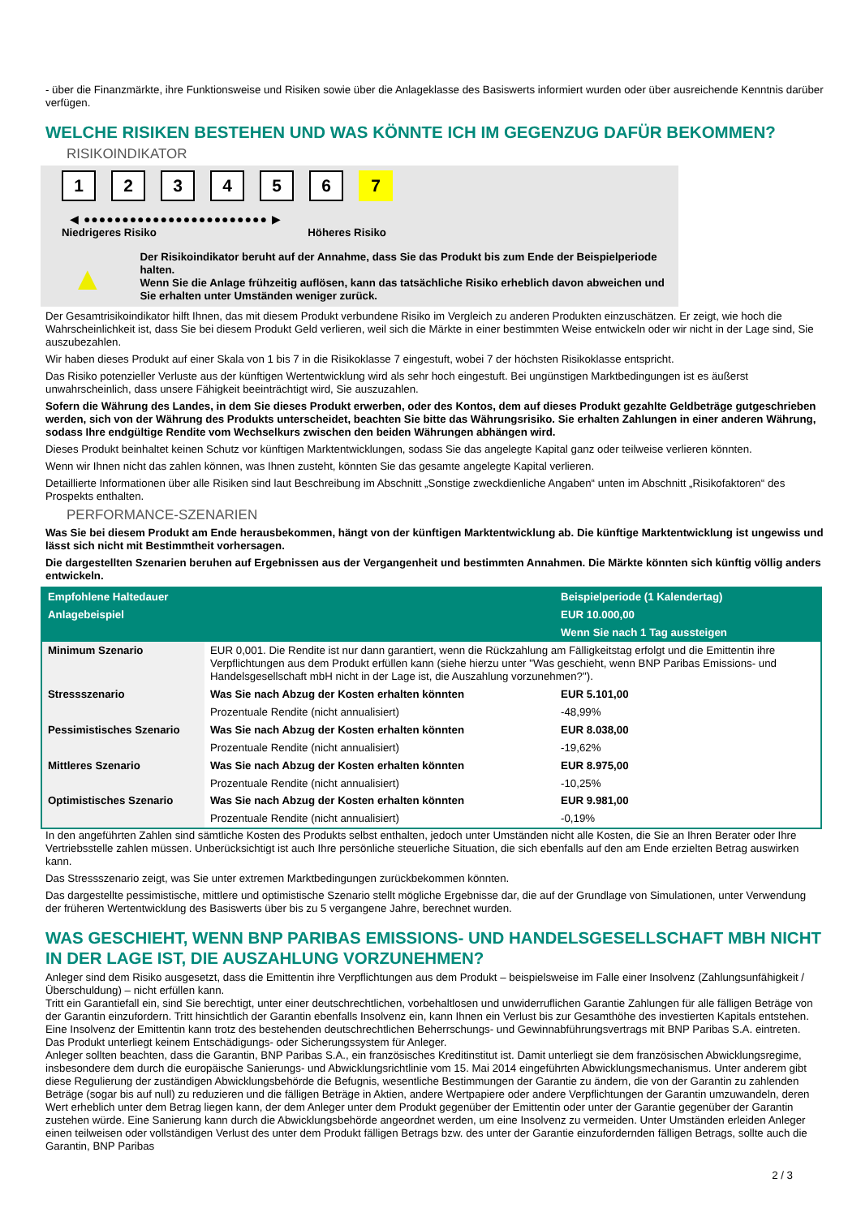- über die Finanzmärkte, ihre Funktionsweise und Risiken sowie über die Anlageklasse des Basiswerts informiert wurden oder über ausreichende Kenntnis darüber verfügen.
WELCHE RISIKEN BESTEHEN UND WAS KÖNNTE ICH IM GEGENZUG DAFÜR BEKOMMEN?
RISIKOINDIKATOR
123456 7
◀ ●●●●●●●●●●●●●●●●●●●●●●●● ▶
Niedrigeres Risiko Höheres Risiko
▲
Der Risikoindikator beruht auf der Annahme, dass Sie das Produkt bis zum Ende der Beispielperiode halten.
Wenn Sie die Anlage frühzeitig auflösen, kann das tatsächliche Risiko erheblich davon abweichen und Sie erhalten unter Umständen weniger zurück.
Der Gesamtrisikoindikator hilft Ihnen, das mit diesem Produkt verbundene Risiko im Vergleich zu anderen Produkten einzuschätzen. Er zeigt, wie hoch die Wahrscheinlichkeit ist, dass Sie bei diesem Produkt Geld verlieren, weil sich die Märkte in einer bestimmten Weise entwickeln oder wir nicht in der Lage sind, Sie auszubezahlen.
Wir haben dieses Produkt auf einer Skala von 1 bis 7 in die Risikoklasse 7 eingestuft, wobei 7 der höchsten Risikoklasse entspricht.
Das Risiko potenzieller Verluste aus der künftigen Wertentwicklung wird als sehr hoch eingestuft. Bei ungünstigen Marktbedingungen ist es äußerst unwahrscheinlich, dass unsere Fähigkeit beeinträchtigt wird, Sie auszuzahlen.
Sofern die Währung des Landes, in dem Sie dieses Produkt erwerben, oder des Kontos, dem auf dieses Produkt gezahlte Geldbeträge gutgeschrieben werden, sich von der Währung des Produkts unterscheidet, beachten Sie bitte das Währungsrisiko. Sie erhalten Zahlungen in einer anderen Währung, sodass Ihre endgültige Rendite vom Wechselkurs zwischen den beiden Währungen abhängen wird.
Dieses Produkt beinhaltet keinen Schutz vor künftigen Marktentwicklungen, sodass Sie das angelegte Kapital ganz oder teilweise verlieren könnten.
Wenn wir Ihnen nicht das zahlen können, was Ihnen zusteht, könnten Sie das gesamte angelegte Kapital verlieren.
Detaillierte Informationen über alle Risiken sind laut Beschreibung im Abschnitt „Sonstige zweckdienliche Angaben“ unten im Abschnitt „Risikofaktoren“ des Prospekts enthalten.
PERFORMANCE-SZENARIEN
Was Sie bei diesem Produkt am Ende herausbekommen, hängt von der künftigen Marktentwicklung ab. Die künftige Marktentwicklung ist ungewiss und lässt sich nicht mit Bestimmtheit vorhersagen.
Die dargestellten Szenarien beruhen auf Ergebnissen aus der Vergangenheit und bestimmten Annahmen. Die Märkte könnten sich künftig völlig anders entwickeln.
| Empfohlene Haltedauer | | Beispielperiode (1 Kalendertag) |
| --- | --- | --- |
| Anlagebeispiel | | EUR 10.000,00 |
| | | Wenn Sie nach 1 Tag aussteigen |
| Minimum Szenario | EUR 0,001. Die Rendite ist nur dann garantiert, wenn die Rückzahlung am Fälligkeitstag erfolgt und die Emittentin ihre Verpflichtungen aus dem Produkt erfüllen kann (siehe hierzu unter "Was geschieht, wenn BNP Paribas Emissions- und Handelsgesellschaft mbH nicht in der Lage ist, die Auszahlung vorzunehmen?"). | |
| Stressszenario | Was Sie nach Abzug der Kosten erhalten könnten | EUR 5.101,00 |
| | Prozentuale Rendite (nicht annualisiert) | -48,99% |
| Pessimistisches Szenario | Was Sie nach Abzug der Kosten erhalten könnten | EUR 8.038,00 |
| | Prozentuale Rendite (nicht annualisiert) | -19,62% |
| Mittleres Szenario | Was Sie nach Abzug der Kosten erhalten könnten | EUR 8.975,00 |
| | Prozentuale Rendite (nicht annualisiert) | -10,25% |
| Optimistisches Szenario | Was Sie nach Abzug der Kosten erhalten könnten | EUR 9.981,00 |
| | Prozentuale Rendite (nicht annualisiert) | -0,19% |
In den angeführten Zahlen sind sämtliche Kosten des Produkts selbst enthalten, jedoch unter Umständen nicht alle Kosten, die Sie an Ihren Berater oder Ihre Vertriebsstelle zahlen müssen. Unberücksichtigt ist auch Ihre persönliche steuerliche Situation, die sich ebenfalls auf den am Ende erzielten Betrag auswirken kann.
Das Stressszenario zeigt, was Sie unter extremen Marktbedingungen zurückbekommen könnten.
Das dargestellte pessimistische, mittlere und optimistische Szenario stellt mögliche Ergebnisse dar, die auf der Grundlage von Simulationen, unter Verwendung der früheren Wertentwicklung des Basiswerts über bis zu 5 vergangene Jahre, berechnet wurden.
WAS GESCHIEHT, WENN BNP PARIBAS EMISSIONS- UND HANDELSGESELLSCHAFT MBH NICHT IN DER LAGE IST, DIE AUSZAHLUNG VORZUNEHMEN?
Anleger sind dem Risiko ausgesetzt, dass die Emittentin ihre Verpflichtungen aus dem Produkt – beispielsweise im Falle einer Insolvenz (Zahlungsunfähigkeit / Überschuldung) – nicht erfüllen kann.
Tritt ein Garantiefall ein, sind Sie berechtigt, unter einer deutschrechtlichen, vorbehaltlosen und unwiderruflichen Garantie Zahlungen für alle fälligen Beträge von der Garantin einzufordern. Tritt hinsichtlich der Garantin ebenfalls Insolvenz ein, kann Ihnen ein Verlust bis zur Gesamthöhe des investierten Kapitals entstehen. Eine Insolvenz der Emittentin kann trotz des bestehenden deutschrechtlichen Beherrschungs- und Gewinnabführungsvertrags mit BNP Paribas S.A. eintreten.
Das Produkt unterliegt keinem Entschädigungs- oder Sicherungssystem für Anleger.
Anleger sollten beachten, dass die Garantin, BNP Paribas S.A., ein französisches Kreditinstitut ist. Damit unterliegt sie dem französischen Abwicklungsregime, insbesondere dem durch die europäische Sanierungs- und Abwicklungsrichtlinie vom 15. Mai 2014 eingeführten Abwicklungsmechanismus. Unter anderem gibt diese Regulierung der zuständigen Abwicklungsbehörde die Befugnis, wesentliche Bestimmungen der Garantie zu ändern, die von der Garantin zu zahlenden Beträge (sogar bis auf null) zu reduzieren und die fälligen Beträge in Aktien, andere Wertpapiere oder andere Verpflichtungen der Garantin umzuwandeln, deren Wert erheblich unter dem Betrag liegen kann, der dem Anleger unter dem Produkt gegenüber der Emittentin oder unter der Garantie gegenüber der Garantin zustehen würde. Eine Sanierung kann durch die Abwicklungsbehörde angeordnet werden, um eine Insolvenz zu vermeiden. Unter Umständen erleiden Anleger einen teilweisen oder vollständigen Verlust des unter dem Produkt fälligen Betrags bzw. des unter der Garantie einzufordernden fälligen Betrags, sollte auch die Garantin, BNP Paribas
2 / 3